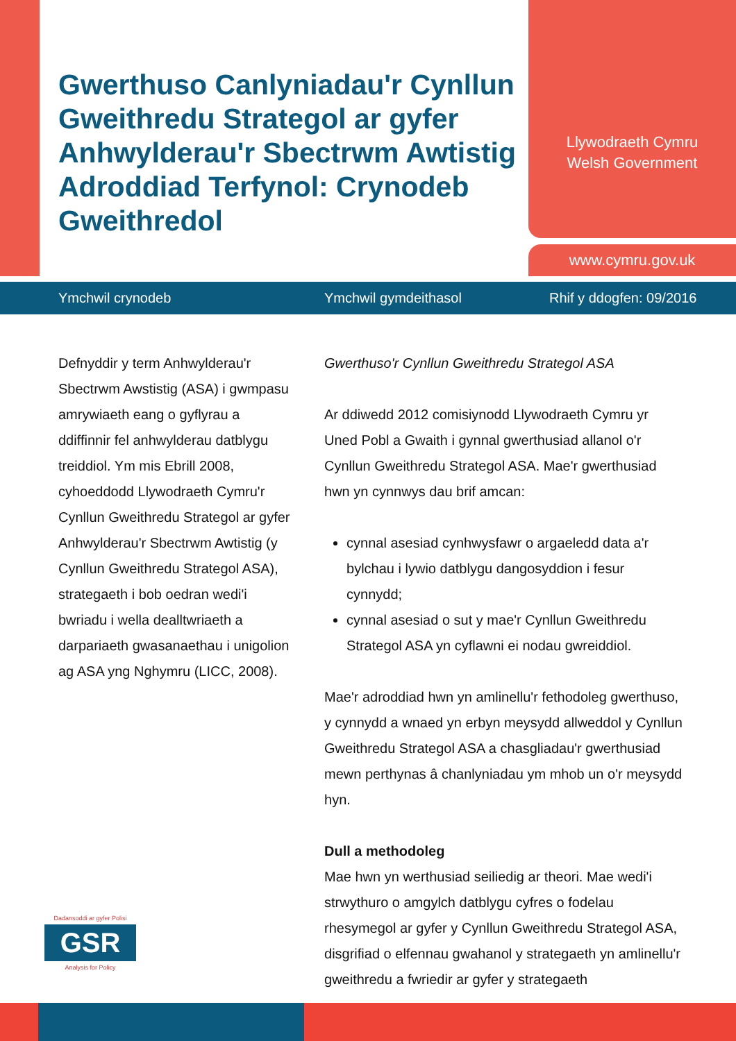Gwerthuso Canlyniadau'r Cynllun Gweithredu Strategol ar gyfer Anhwylderau'r Sbectrwm Awtistig Adroddiad Terfynol: Crynodeb Gweithredol
Llywodraeth Cymru
Welsh Government
www.cymru.gov.uk
Ymchwil crynodeb Ymchwil gymdeithasol Rhif y ddogfen: 09/2016
Defnyddir y term Anhwylderau'r Sbectrwm Awstistig (ASA) i gwmpasu amrywiaeth eang o gyflyrau a ddiffinnir fel anhwylderau datblygu treiddiol. Ym mis Ebrill 2008, cyhoeddodd Llywodraeth Cymru'r Cynllun Gweithredu Strategol ar gyfer Anhwylderau'r Sbectrwm Awtistig (y Cynllun Gweithredu Strategol ASA), strategaeth i bob oedran wedi'i bwriadu i wella dealltwriaeth a darpariaeth gwasanaethau i unigolion ag ASA yng Nghymru (LICC, 2008).
Gwerthuso'r Cynllun Gweithredu Strategol ASA
Ar ddiwedd 2012 comisiynodd Llywodraeth Cymru yr Uned Pobl a Gwaith i gynnal gwerthusiad allanol o'r Cynllun Gweithredu Strategol ASA. Mae'r gwerthusiad hwn yn cynnwys dau brif amcan:
cynnal asesiad cynhwysfawr o argaeledd data a'r bylchau i lywio datblygu dangosyddion i fesur cynnydd;
cynnal asesiad o sut y mae'r Cynllun Gweithredu Strategol ASA yn cyflawni ei nodau gwreiddiol.
Mae'r adroddiad hwn yn amlinellu'r fethodoleg gwerthuso, y cynnydd a wnaed yn erbyn meysydd allweddol y Cynllun Gweithredu Strategol ASA a chasgliadau'r gwerthusiad mewn perthynas â chanlyniadau ym mhob un o'r meysydd hyn.
Dull a methodoleg
Mae hwn yn werthusiad seiliedig ar theori. Mae wedi'i strwythuro o amgylch datblygu cyfres o fodelau rhesymegol ar gyfer y Cynllun Gweithredu Strategol ASA, disgrifiad o elfennau gwahanol y strategaeth yn amlinellu'r gweithredu a fwriedir ar gyfer y strategaeth
Dadansoddi ar gyfer Polisi
GSR
Analysis for Policy